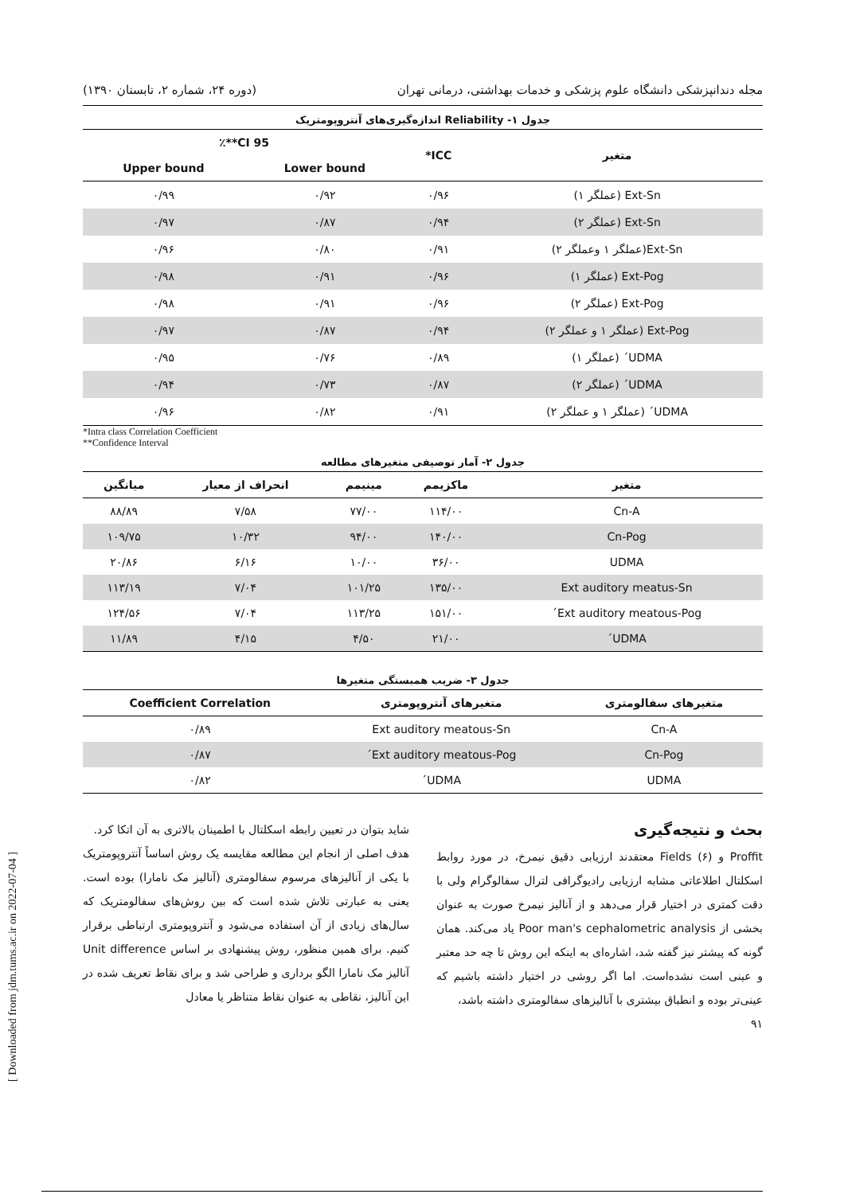[ Downloaded from jdm.tums.ac.ir on 2022-07-04 ]
مجله دندانپزشکی دانشگاه علوم پزشکی و خدمات بهداشتی، درمانی تهران (دوره ۲۴، شماره ۲، تابستان ۱۳۹۰)
جدول ۱- Reliability اندازه‌گیری‌های آنتروپومتریک
| متغیر | ICC* | 95 CI**٪ | |
| --- | --- | --- | --- |
| | | Lower bound | Upper bound |
| Ext-Sn (عملگر ۱) | ۰/۹۶ | ۰/۹۲ | ۰/۹۹ |
| Ext-Sn (عملگر ۲) | ۰/۹۴ | ۰/۸۷ | ۰/۹۷ |
| Ext-Sn(عملگر ۱ وعملگر ۲) | ۰/۹۱ | ۰/۸۰ | ۰/۹۶ |
| Ext-Pog (عملگر ۱) | ۰/۹۶ | ۰/۹۱ | ۰/۹۸ |
| Ext-Pog (عملگر ۲) | ۰/۹۶ | ۰/۹۱ | ۰/۹۸ |
| Ext-Pog (عملگر ۱ و عملگر ۲) | ۰/۹۴ | ۰/۸۷ | ۰/۹۷ |
| UDMA´ (عملگر ۱) | ۰/۸۹ | ۰/۷۶ | ۰/۹۵ |
| UDMA´ (عملگر ۲) | ۰/۸۷ | ۰/۷۳ | ۰/۹۴ |
| UDMA´ (عملگر ۱ و عملگر ۲) | ۰/۹۱ | ۰/۸۲ | ۰/۹۶ |
*Intra class Correlation Coefficient
**Confidence Interval
جدول ۲- آمار توصیفی متغیرهای مطالعه
| متغیر | ماکزیمم | مینیمم | انحراف از معیار | میانگین |
| --- | --- | --- | --- | --- |
| Cn-A | ۱۱۴/۰۰ | ۷۷/۰۰ | ۷/۵۸ | ۸۸/۸۹ |
| Cn-Pog | ۱۴۰/۰۰ | ۹۴/۰۰ | ۱۰/۳۲ | ۱۰۹/۷۵ |
| UDMA | ۳۶/۰۰ | ۱۰/۰۰ | ۶/۱۶ | ۲۰/۸۶ |
| Ext auditory meatus-Sn | ۱۳۵/۰۰ | ۱۰۱/۲۵ | ۷/۰۴ | ۱۱۳/۱۹ |
| Ext auditory meatous-Pog´ | ۱۵۱/۰۰ | ۱۱۳/۲۵ | ۷/۰۴ | ۱۲۴/۵۶ |
| UDMA´ | ۲۱/۰۰ | ۴/۵۰ | ۴/۱۵ | ۱۱/۸۹ |
جدول ۳- ضریب همبستگی متغیرها
| متغیرهای سفالومتری | متغیرهای آنتروپومتری | Coefficient Correlation |
| --- | --- | --- |
| Cn-A | Ext auditory meatous-Sn | ۰/۸۹ |
| Cn-Pog | Ext auditory meatous-Pog´ | ۰/۸۷ |
| UDMA | UDMA´ | ۰/۸۲ |
بحث و نتیجه‌گیری
Proffit و Fields (۶) معتقدند ارزیابی دقیق نیمرخ، در مورد روابط اسکلتال اطلاعاتی مشابه ارزیابی رادیوگرافی لترال سفالوگرام ولی با دقت کمتری در اختیار قرار می‌دهد و از آنالیز نیمرخ صورت به عنوان بخشی از Poor man's cephalometric analysis یاد می‌کند. همان گونه که پیشتر نیز گفته شد، اشاره‌ای به اینکه این روش تا چه حد معتبر و عینی است نشده‌است. اما اگر روشی در اختیار داشته باشیم که عینی‌تر بوده و انطباق بیشتری با آنالیزهای سفالومتری داشته باشد،
۹۱
شاید بتوان در تعیین رابطه اسکلتال با اطمینان بالاتری به آن اتکا کرد.
هدف اصلی از انجام این مطالعه مقایسه یک روش اساساً آنتروپومتریک با یکی از آنالیزهای مرسوم سفالومتری (آنالیز مک نامارا) بوده است. یعنی به عبارتی تلاش شده است که بین روش‌های سفالومتریک که سال‌های زیادی از آن استفاده می‌شود و آنتروپومتری ارتباطی برقرار کنیم. برای همین منظور، روش پیشنهادی بر اساس Unit difference آنالیز مک نامارا الگو برداری و طراحی شد و برای نقاط تعریف شده در این آنالیز، نقاطی به عنوان نقاط متناظر یا معادل